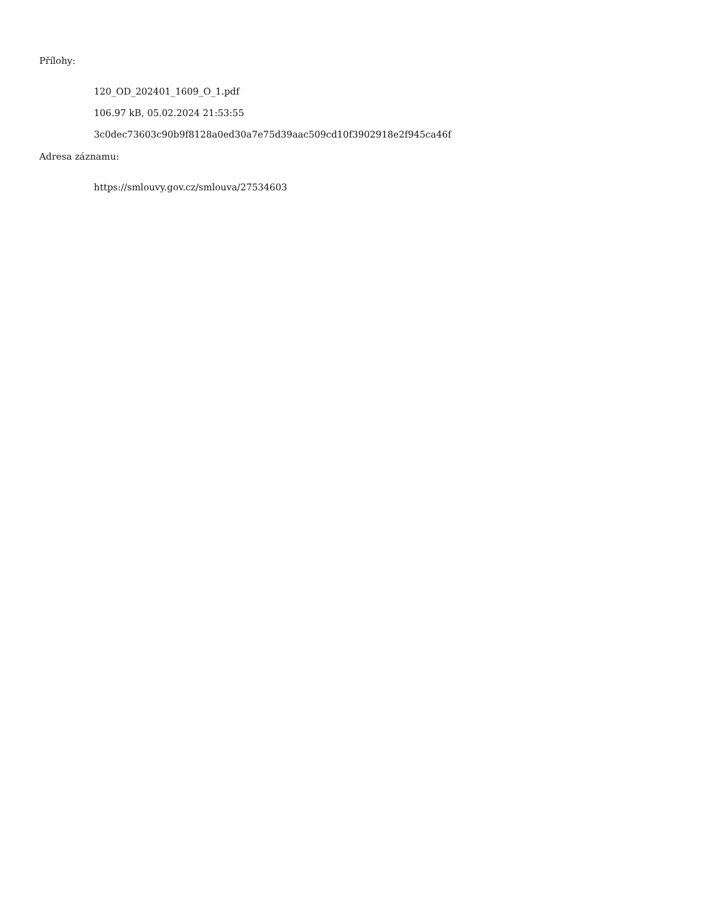Přílohy:
120_OD_202401_1609_O_1.pdf
106.97 kB, 05.02.2024 21:53:55
3c0dec73603c90b9f8128a0ed30a7e75d39aac509cd10f3902918e2f945ca46f
Adresa záznamu:
https://smlouvy.gov.cz/smlouva/27534603